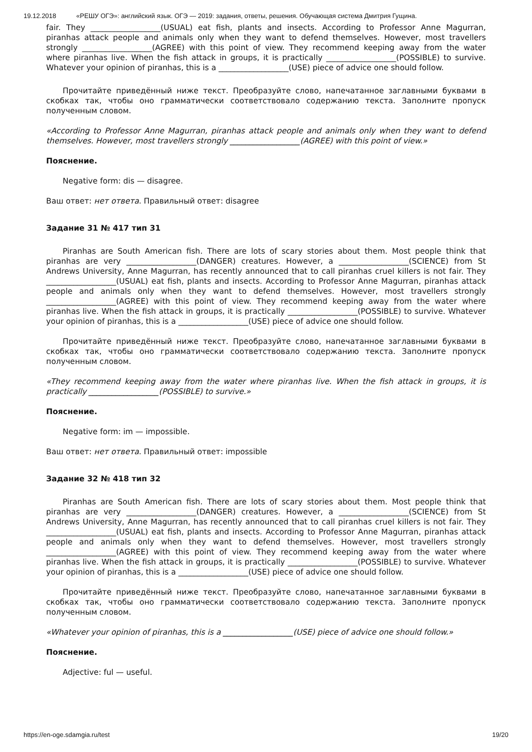19.12.2018 «РЕШУ ОГЭ»: английский язык. ОГЭ — 2019: задания, ответы, решения. Обучающая система Дмитрия Гущина.
fair. They __________________(USUAL) eat fish, plants and insects. According to Professor Anne Magurran, piranhas attack people and animals only when they want to defend themselves. However, most travellers strongly __________________(AGREE) with this point of view. They recommend keeping away from the water where piranhas live. When the fish attack in groups, it is practically __________________(POSSIBLE) to survive. Whatever your opinion of piranhas, this is a __________________(USE) piece of advice one should follow.
Прочитайте приведённый ниже текст. Преобразуйте слово, напечатанное заглавными буквами в скобках так, чтобы оно грамматически соответствовало содержанию текста. Заполните пропуск полученным словом.
«According to Professor Anne Magurran, piranhas attack people and animals only when they want to defend themselves. However, most travellers strongly __________________(AGREE) with this point of view.»
Пояснение.
Negative form: dis — disagree.
Ваш ответ: нет ответа. Правильный ответ: disagree
Задание 31 № 417 тип 31
Piranhas are South American fish. There are lots of scary stories about them. Most people think that piranhas are very __________________(DANGER) creatures. However, a __________________(SCIENCE) from St Andrews University, Anne Magurran, has recently announced that to call piranhas cruel killers is not fair. They __________________(USUAL) eat fish, plants and insects. According to Professor Anne Magurran, piranhas attack people and animals only when they want to defend themselves. However, most travellers strongly __________________(AGREE) with this point of view. They recommend keeping away from the water where piranhas live. When the fish attack in groups, it is practically __________________(POSSIBLE) to survive. Whatever your opinion of piranhas, this is a __________________(USE) piece of advice one should follow.
Прочитайте приведённый ниже текст. Преобразуйте слово, напечатанное заглавными буквами в скобках так, чтобы оно грамматически соответствовало содержанию текста. Заполните пропуск полученным словом.
«They recommend keeping away from the water where piranhas live. When the fish attack in groups, it is practically __________________(POSSIBLE) to survive.»
Пояснение.
Negative form: im — impossible.
Ваш ответ: нет ответа. Правильный ответ: impossible
Задание 32 № 418 тип 32
Piranhas are South American fish. There are lots of scary stories about them. Most people think that piranhas are very __________________(DANGER) creatures. However, a __________________(SCIENCE) from St Andrews University, Anne Magurran, has recently announced that to call piranhas cruel killers is not fair. They __________________(USUAL) eat fish, plants and insects. According to Professor Anne Magurran, piranhas attack people and animals only when they want to defend themselves. However, most travellers strongly __________________(AGREE) with this point of view. They recommend keeping away from the water where piranhas live. When the fish attack in groups, it is practically __________________(POSSIBLE) to survive. Whatever your opinion of piranhas, this is a __________________(USE) piece of advice one should follow.
Прочитайте приведённый ниже текст. Преобразуйте слово, напечатанное заглавными буквами в скобках так, чтобы оно грамматически соответствовало содержанию текста. Заполните пропуск полученным словом.
«Whatever your opinion of piranhas, this is a __________________(USE) piece of advice one should follow.»
Пояснение.
Adjective: ful — useful.
https://en-oge.sdamgia.ru/test 19/20